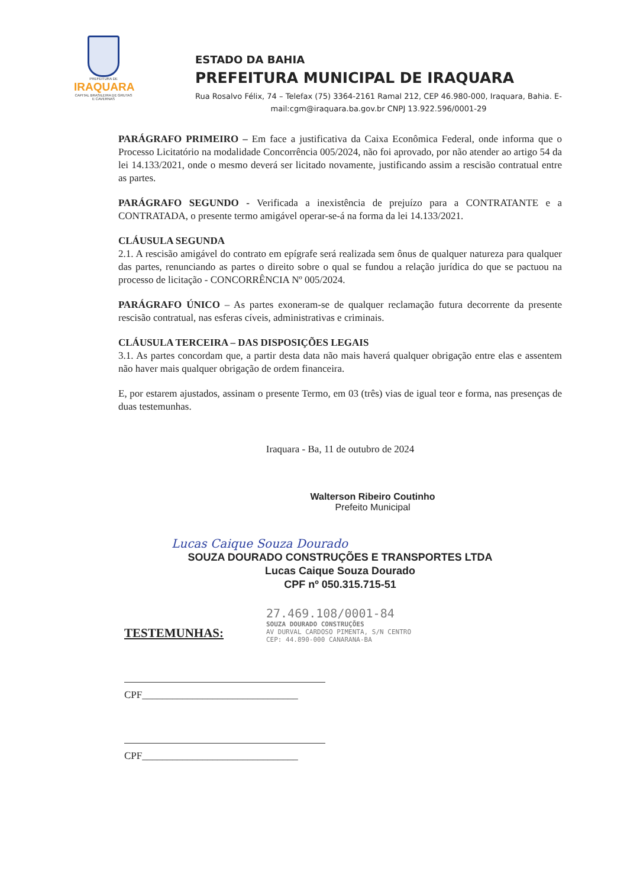PREFEITURA DE
IRAQUARA
CAPITAL BRASILEIRA DE GRUTAS E CAVERNAS
ESTADO DA BAHIA
PREFEITURA MUNICIPAL DE IRAQUARA
Rua Rosalvo Félix, 74 – Telefax (75) 3364-2161 Ramal 212, CEP 46.980-000, Iraquara, Bahia. E-mail:cgm@iraquara.ba.gov.br CNPJ 13.922.596/0001-29
PARÁGRAFO PRIMEIRO – Em face a justificativa da Caixa Econômica Federal, onde informa que o Processo Licitatório na modalidade Concorrência 005/2024, não foi aprovado, por não atender ao artigo 54 da lei 14.133/2021, onde o mesmo deverá ser licitado novamente, justificando assim a rescisão contratual entre as partes.
PARÁGRAFO SEGUNDO - Verificada a inexistência de prejuízo para a CONTRATANTE e a CONTRATADA, o presente termo amigável operar-se-á na forma da lei 14.133/2021.
CLÁUSULA SEGUNDA
2.1. A rescisão amigável do contrato em epígrafe será realizada sem ônus de qualquer natureza para qualquer das partes, renunciando as partes o direito sobre o qual se fundou a relação jurídica do que se pactuou na processo de licitação - CONCORRÊNCIA Nº 005/2024.
PARÁGRAFO ÚNICO – As partes exoneram-se de qualquer reclamação futura decorrente da presente rescisão contratual, nas esferas cíveis, administrativas e criminais.
CLÁUSULA TERCEIRA – DAS DISPOSIÇÕES LEGAIS
3.1. As partes concordam que, a partir desta data não mais haverá qualquer obrigação entre elas e assentem não haver mais qualquer obrigação de ordem financeira.
E, por estarem ajustados, assinam o presente Termo, em 03 (três) vias de igual teor e forma, nas presenças de duas testemunhas.
Iraquara - Ba, 11 de outubro de 2024
Walterson Ribeiro Coutinho
Prefeito Municipal
Lucas Caique Souza Dourado
SOUZA DOURADO CONSTRUÇÕES E TRANSPORTES LTDA
Lucas Caique Souza Dourado
CPF nº 050.315.715-51
27.469.108/0001-84
SOUZA DOURADO CONSTRUÇÕES
AV DURVAL CARDOSO PIMENTA, S/N CENTRO
CEP: 44.890-000 CANARANA-BA
TESTEMUNHAS:
CPF_______________________________
CPF_______________________________